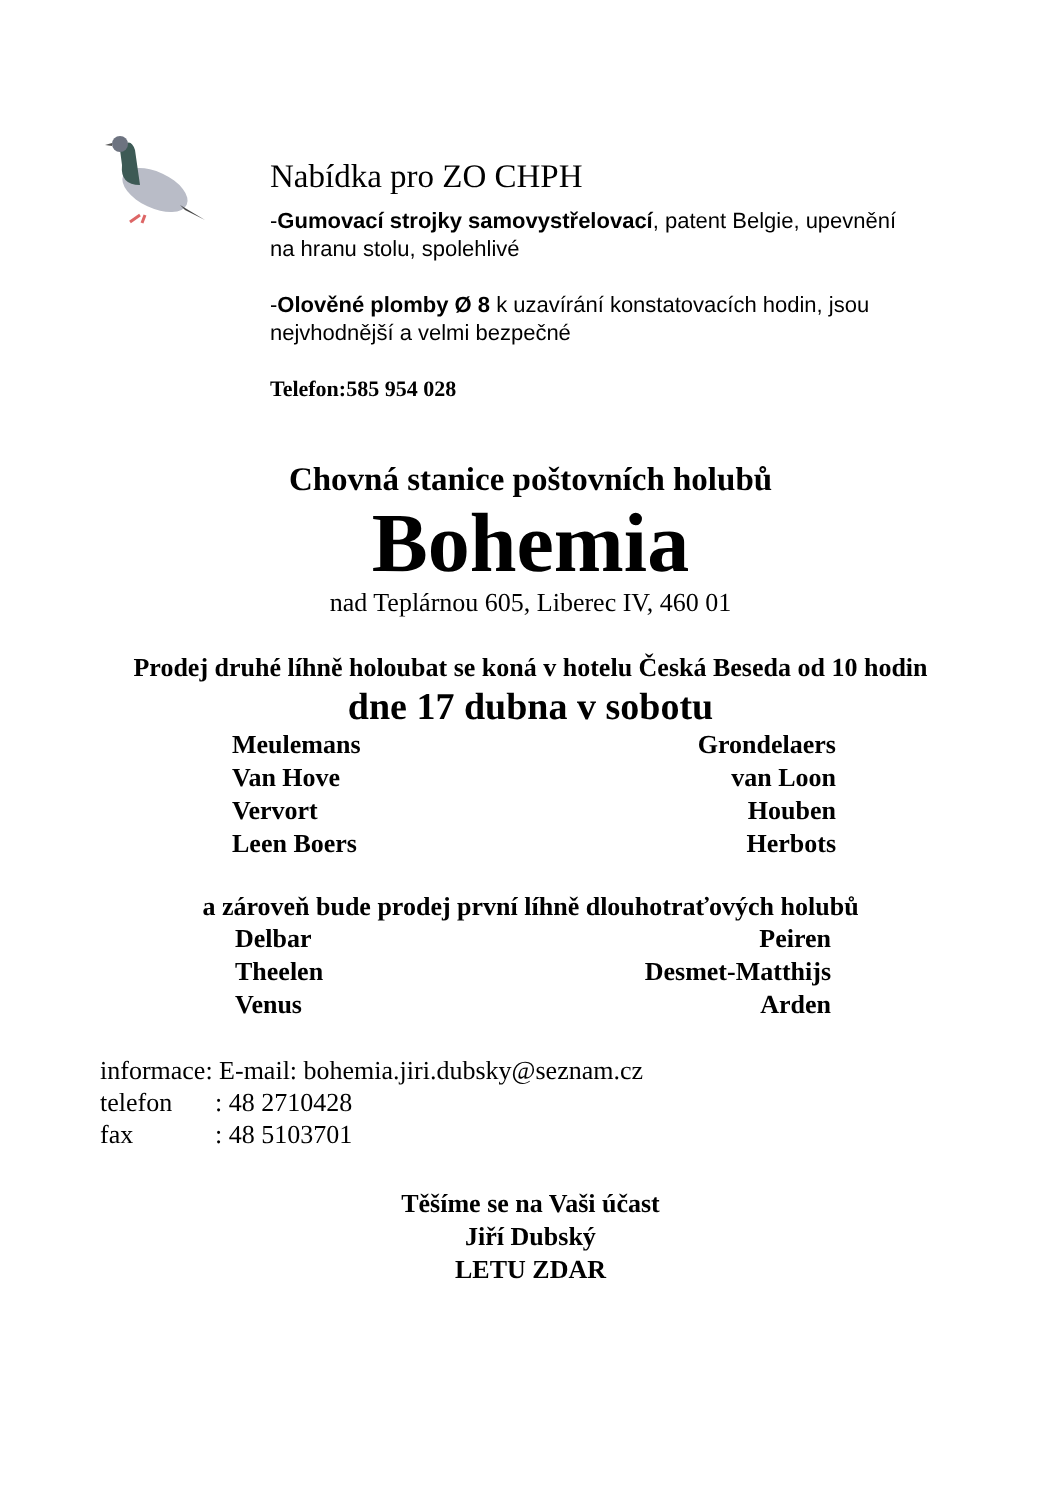Nabídka pro ZO CHPH
-Gumovací strojky samovystřelovací, patent Belgie, upevnění na hranu stolu, spolehlivé
-Olověné plomby Ø 8 k uzavírání konstatovacích hodin, jsou nejvhodnější a velmi bezpečné
Telefon:585 954 028
Chovná stanice poštovních holubů
Bohemia
nad Teplárnou 605, Liberec IV, 460 01
Prodej druhé líhně holoubat se koná v hotelu Česká Beseda od 10 hodin
dne 17 dubna v sobotu
Meulemans
Van Hove
Vervort
Leen Boers
Grondelaers
van Loon
Houben
Herbots
a zároveň bude prodej první líhně dlouhotraťových holubů
Delbar
Theelen
Venus
Peiren
Desmet-Matthijs
Arden
informace: E-mail: bohemia.jiri.dubsky@seznam.cz
telefon: 48 2710428
fax: 48 5103701
Těšíme se na Vaši účast
Jiří Dubský
LETU ZDAR